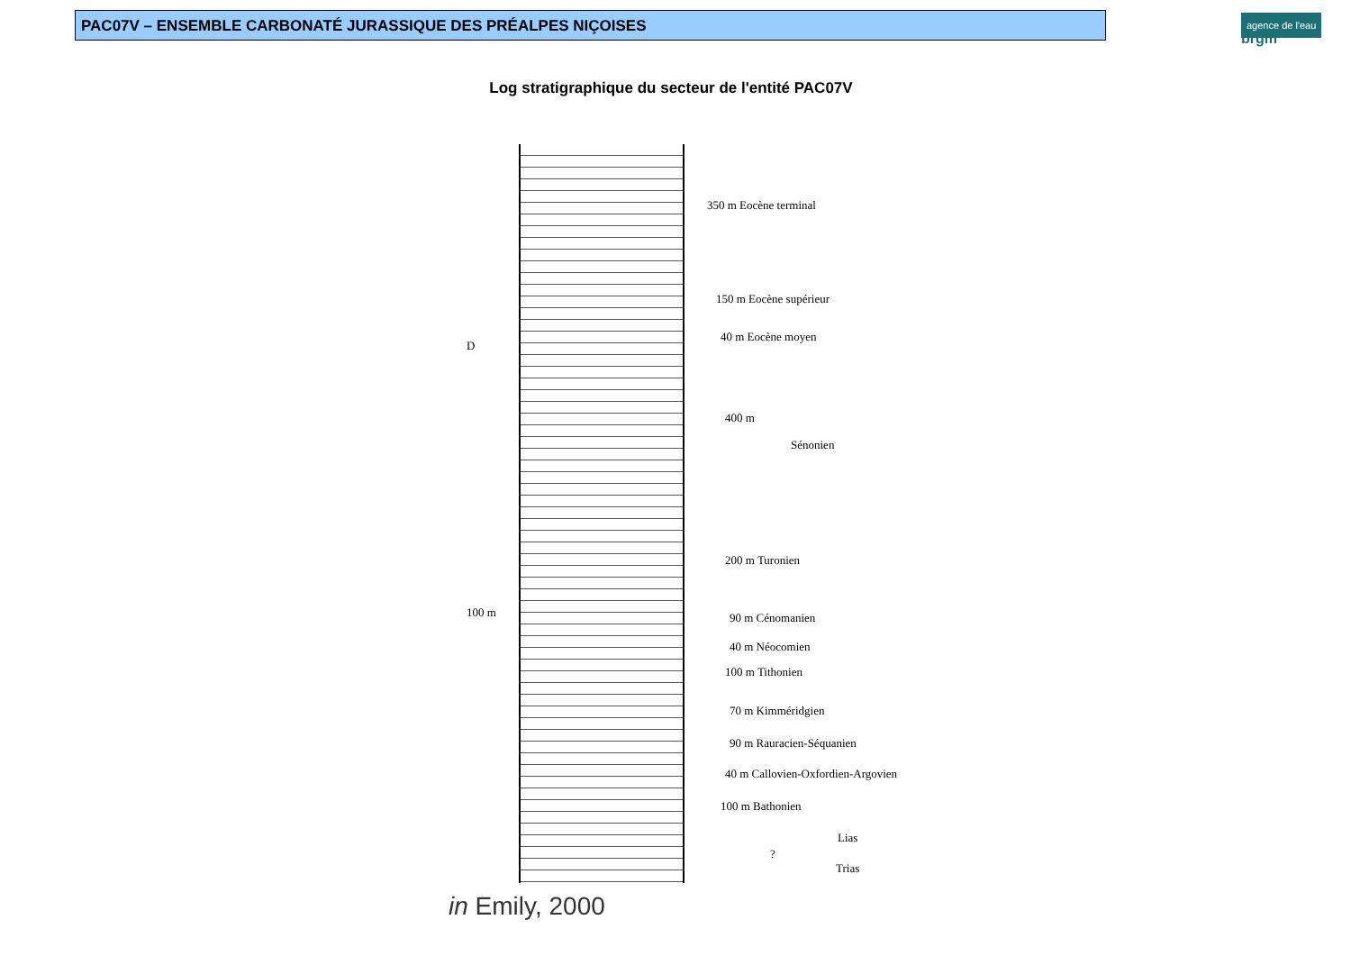PAC07V – ENSEMBLE CARBONATÉ JURASSIQUE DES PRÉALPES NIÇOISES agence de l'eau brgm
Log stratigraphique du secteur de l'entité PAC07V
D
100 m
350 m Eocène terminal
150 m Eocène supérieur
40 m Eocène moyen
400 m
Sénonien
200 m Turonien
90 m Cénomanien
40 m Néocomien
100 m Tithonien
70 m Kimméridgien
90 m Rauracien-Séquanien
40 m Callovien-Oxfordien-Argovien
100 m Bathonien
Lias
?
Trias
in Emily, 2000